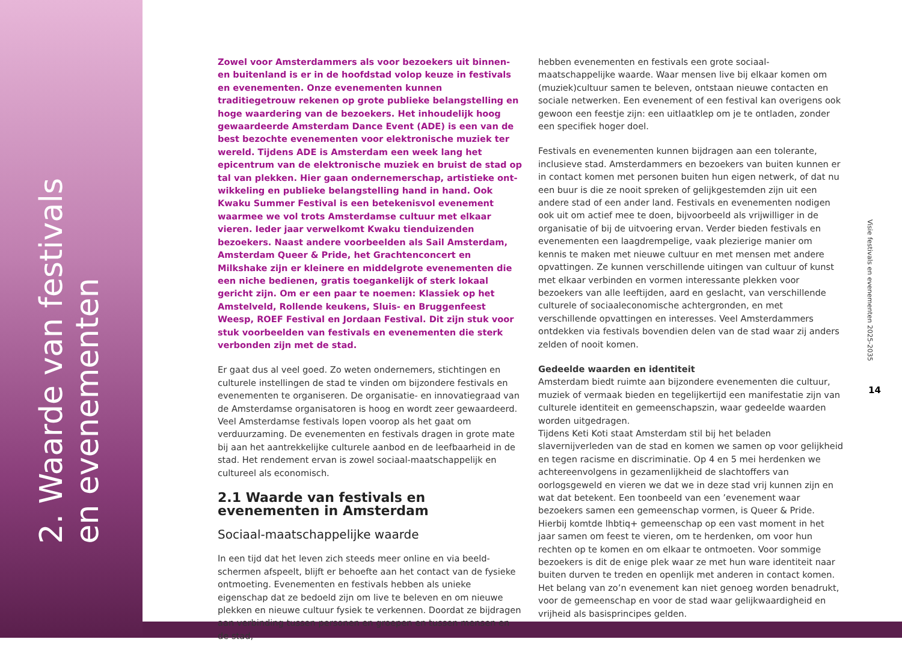2. Waarde van festivals
en evenementen
Zowel voor Amsterdammers als voor bezoekers uit binnen- en buitenland is er in de hoofdstad volop keuze in festivals en evenementen. Onze evenementen kunnen traditiegetrouw rekenen op grote publieke belangstelling en hoge waardering van de bezoekers. Het inhoudelijk hoog gewaardeerde Amsterdam Dance Event (ADE) is een van de best bezochte evenementen voor elek­tronische muziek ter wereld. Tijdens ADE is Amsterdam een week lang het epicentrum van de elektronische muziek en bruist de stad op tal van plekken. Hier gaan ondernemerschap, artistieke ont­wikkeling en publieke belangstelling hand in hand. Ook Kwaku Summer Festival is een betekenisvol evenement waarmee we vol trots Amsterdamse cultuur met elkaar vieren. Ieder jaar verwelkomt Kwaku tienduizenden bezoekers. Naast andere voorbeelden als Sail Amsterdam, Amsterdam Queer & Pride, het Grachtenconcert en Milkshake zijn er kleinere en middelgrote evenementen die een niche bedienen, gratis toegankelijk of sterk lokaal gericht zijn. Om er een paar te noemen: Klassiek op het Amstelveld, Rollende keukens, Sluis- en Bruggenfeest Weesp, ROEF Festival en Jordaan Festival. Dit zijn stuk voor stuk voorbeelden van festivals en evenementen die sterk verbonden zijn met de stad.
Er gaat dus al veel goed. Zo weten ondernemers, stichtingen en culturele instellingen de stad te vinden om bijzondere festivals en evenementen te organiseren. De organisatie- en innovatiegraad van de Amsterdamse organisatoren is hoog en wordt zeer gewaardeerd. Veel Amsterdamse festivals lopen voorop als het gaat om verduurzaming. De evenementen en festivals dragen in grote mate bij aan het aantrek­kelijke culturele aanbod en de leefbaarheid in de stad. Het rendement ervan is zowel sociaal-maatschappelijk en cultureel als economisch.
2.1 Waarde van festivals en evenementen in Amsterdam
Sociaal-maatschappelijke waarde
In een tijd dat het leven zich steeds meer online en via beeld­schermen afspeelt, blijft er behoefte aan het contact van de fysieke ontmoeting. Evenementen en festivals hebben als unieke eigenschap dat ze bedoeld zijn om live te beleven en om nieuwe plekken en nieuwe cultuur fysiek te verkennen. Doordat ze bijdragen aan ver­binding tussen personen en groepen en tussen mensen en de stad,
hebben evenementen en festivals een grote sociaal-maatschappelijke waarde. Waar mensen live bij elkaar komen om (muziek)cultuur samen te beleven, ontstaan nieuwe contacten en sociale netwerken. Een evenement of een festival kan overigens ook gewoon een feestje zijn: een uitlaatklep om je te ontladen, zonder een specifiek hoger doel.
Festivals en evenementen kunnen bijdragen aan een tolerante, inclusieve stad. Amsterdammers en bezoekers van buiten kunnen er in contact komen met personen buiten hun eigen netwerk, of dat nu een buur is die ze nooit spreken of gelijkgestemden zijn uit een andere stad of een ander land. Festivals en evenementen nodigen ook uit om actief mee te doen, bijvoorbeeld als vrijwilliger in de organisatie of bij de uitvoering ervan. Verder bieden festivals en evenementen een laagdrempelige, vaak plezierige manier om kennis te maken met nieuwe cultuur en met mensen met andere opvattingen. Ze kunnen verschillende uitingen van cultuur of kunst met elkaar verbinden en vormen interessante plekken voor bezoekers van alle leeftijden, aard en geslacht, van verschillende culturele of sociaaleconomische achtergronden, en met verschillende opvattingen en interesses. Veel Amsterdammers ontdekken via festivals bovendien delen van de stad waar zij anders zelden of nooit komen.
Gedeelde waarden en identiteit
Amsterdam biedt ruimte aan bijzondere evenementen die cultuur, muziek of vermaak bieden en tegelijkertijd een manifestatie zijn van culturele identiteit en gemeenschapszin, waar gedeelde waarden worden uitgedragen.
Tijdens Keti Koti staat Amsterdam stil bij het beladen slavernijverleden van de stad en komen we samen op voor gelijkheid en tegen racisme en discriminatie. Op 4 en 5 mei herdenken we achtereenvolgens in gezamenlijkheid de slachtoffers van oorlogsgeweld en vieren we dat we in deze stad vrij kunnen zijn en wat dat betekent. Een toon­beeld van een ’evenement waar bezoekers samen een gemeenschap vormen, is Queer & Pride. Hierbij komtde lhbtiq+ gemeenschap op een vast moment in het jaar samen om feest te vieren, om te herdenken, om voor hun rechten op te komen en om elkaar te ontmoeten. Voor sommige bezoekers is dit de enige plek waar ze met hun ware identi­teit naar buiten durven te treden en openlijk met anderen in contact komen. Het belang van zo’n evenement kan niet genoeg worden bena­drukt, voor de gemeenschap en voor de stad waar gelijkwaardigheid en vrijheid als basisprincipes gelden.
Visie festivals en evenementen 2025-2035
14